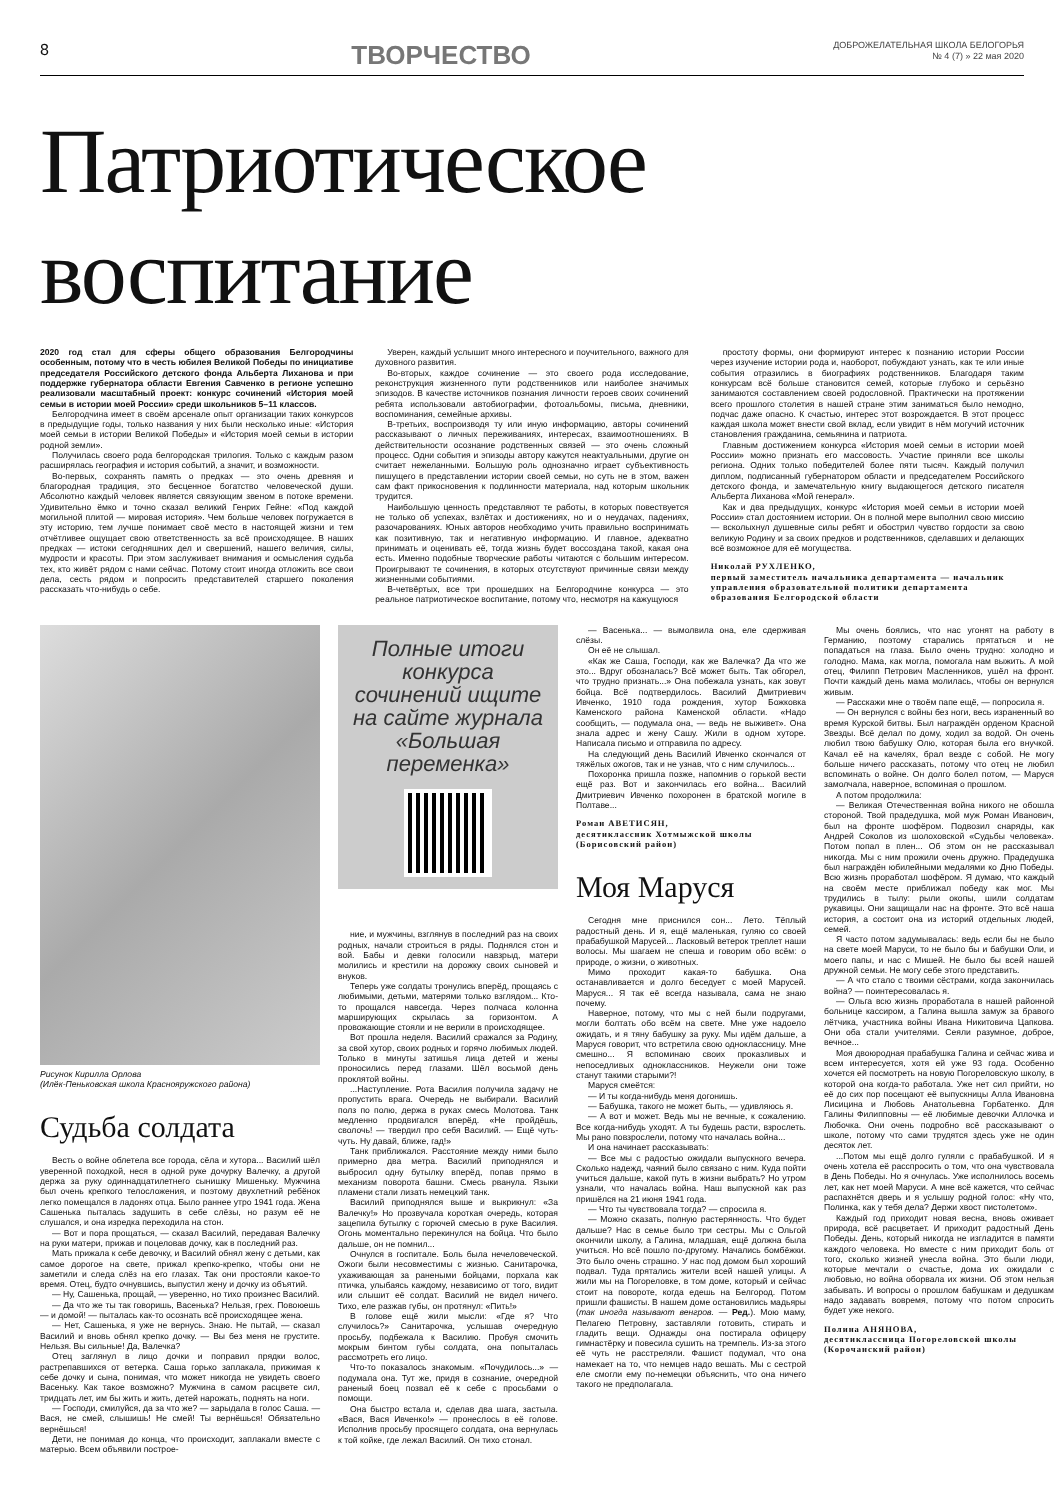8
ТВОРЧЕСТВО
ДОБРОЖЕЛАТЕЛЬНАЯ ШКОЛА БЕЛОГОРЬЯ
№ 4 (7) » 22 мая 2020
Патриотическое воспитание
2020 год стал для сферы общего образования Белгородчины особенным, потому что в честь юбилея Великой Победы по инициативе председателя Российского детского фонда Альберта Лиханова и при поддержке губернатора области Евгения Савченко в регионе успешно реализовали масштабный проект: конкурс сочинений «История моей семьи в истории моей России» среди школьников 5–11 классов.
Белгородчина имеет в своём арсенале опыт организации таких конкурсов в предыдущие годы, только названия у них были несколько иные: «История моей семьи в истории Великой Победы» и «История моей семьи в истории родной земли».
Получилась своего рода белгородская трилогия. Только с каждым разом расширялась география и история событий, а значит, и возможности.
Во-первых, сохранять память о предках — это очень древняя и благородная традиция, это бесценное богатство человеческой души. Абсолютно каждый человек является связующим звеном в потоке времени. Удивительно ёмко и точно сказал великий Генрих Гейне: «Под каждой могильной плитой — мировая история». Чем больше человек погружается в эту историю, тем лучше понимает своё место в настоящей жизни и тем отчётливее ощущает свою ответственность за всё происходящее. В наших предках — истоки сегодняшних дел и свершений, нашего величия, силы, мудрости и красоты. При этом заслуживает внимания и осмысления судьба тех, кто живёт рядом с нами сейчас. Потому стоит иногда отложить все свои дела, сесть рядом и попросить представителей старшего поколения рассказать что-нибудь о себе.
Уверен, каждый услышит много интересного и поучительного, важного для духовного развития.
Во-вторых, каждое сочинение — это своего рода исследование, реконструкция жизненного пути родственников или наиболее значимых эпизодов. В качестве источников познания личности героев своих сочинений ребята использовали автобиографии, фотоальбомы, письма, дневники, воспоминания, семейные архивы.
В-третьих, воспроизводя ту или иную информацию, авторы сочинений рассказывают о личных переживаниях, интересах, взаимоотношениях. В действительности осознание родственных связей — это очень сложный процесс. Одни события и эпизоды автору кажутся неактуальными, другие он считает нежеланными. Большую роль однозначно играет субъективность пишущего в представлении истории своей семьи, но суть не в этом, важен сам факт прикосновения к подлинности материала, над которым школьник трудится.
Наибольшую ценность представляют те работы, в которых повествуется не только об успехах, взлётах и достижениях, но и о неудачах, падениях, разочарованиях. Юных авторов необходимо учить правильно воспринимать как позитивную, так и негативную информацию. И главное, адекватно принимать и оценивать её, тогда жизнь будет воссоздана такой, какая она есть. Именно подобные творческие работы читаются с большим интересом. Проигрывают те сочинения, в которых отсутствуют причинные связи между жизненными событиями.
В-четвёртых, все три прошедших на Белгородчине конкурса — это реальное патриотическое воспитание, потому что, несмотря на кажущуюся
простоту формы, они формируют интерес к познанию истории России через изучение истории рода и, наоборот, побуждают узнать, как те или иные события отразились в биографиях родственников. Благодаря таким конкурсам всё больше становится семей, которые глубоко и серьёзно занимаются составлением своей родословной. Практически на протяжении всего прошлого столетия в нашей стране этим заниматься было немодно, подчас даже опасно. К счастью, интерес этот возрождается. В этот процесс каждая школа может внести свой вклад, если увидит в нём могучий источник становления гражданина, семьянина и патриота.
Главным достижением конкурса «История моей семьи в истории моей России» можно признать его массовость. Участие приняли все школы региона. Одних только победителей более пяти тысяч. Каждый получил диплом, подписанный губернатором области и председателем Российского детского фонда, и замечательную книгу выдающегося детского писателя Альберта Лиханова «Мой генерал».
Как и два предыдущих, конкурс «История моей семьи в истории моей России» стал достоянием истории. Он в полной мере выполнил свою миссию — всколыхнул душевные силы ребят и обострил чувство гордости за свою великую Родину и за своих предков и родственников, сделавших и делающих всё возможное для её могущества.
Николай РУХЛЕНКО,
первый заместитель начальника департамента — начальник управления образовательной политики департамента образования Белгородской области
Рисунок Кирилла Орлова
(Илёк-Пеньковская школа Краснояружского района)
Судьба солдата
Весть о войне облетела все города, сёла и хутора... Василий шёл уверенной походкой, неся в одной руке дочурку Валечку, а другой держа за руку одиннадцатилетнего сынишку Мишеньку. Мужчина был очень крепкого телосложения, и поэтому двухлетний ребёнок легко помещался в ладонях отца. Было раннее утро 1941 года. Жена Сашенька пыталась задушить в себе слёзы, но разум её не слушался, и она изредка переходила на стон.
— Вот и пора прощаться, — сказал Василий, передавая Валечку на руки матери, прижав и поцеловав дочку, как в последний раз.
Мать прижала к себе девочку, и Василий обнял жену с детьми, как самое дорогое на свете, прижал крепко-крепко, чтобы они не заметили и следа слёз на его глазах. Так они простояли какое-то время. Отец, будто очнувшись, выпустил жену и дочку из объятий.
— Ну, Сашенька, прощай, — уверенно, но тихо произнес Василий.
— Да что же ты так говоришь, Васенька? Нельзя, грех. Повоюешь — и домой! — пыталась как-то осознать всё происходящее жена.
— Нет, Сашенька, я уже не вернусь. Знаю. Не пытай, — сказал Василий и вновь обнял крепко дочку. — Вы без меня не грустите. Нельзя. Вы сильные! Да, Валечка?
Отец заглянул в лицо дочки и поправил прядки волос, растрепавшихся от ветерка. Саша горько заплакала, прижимая к себе дочку и сына, понимая, что может никогда не увидеть своего Васеньку. Как такое возможно? Мужчина в самом расцвете сил, тридцать лет, им бы жить и жить, детей нарожать, поднять на ноги.
— Господи, смилуйся, да за что же? — зарыдала в голос Саша. — Вася, не смей, слышишь! Не смей! Ты вернёшься! Обязательно вернёшься!
Дети, не понимая до конца, что происходит, заплакали вместе с матерью. Всем объявили построе-
Полные итоги конкурса сочинений ищите на сайте журнала «Большая переменка»
ние, и мужчины, взглянув в последний раз на своих родных, начали строиться в ряды. Поднялся стон и вой. Бабы и девки голосили навзрыд, матери молились и крестили на дорожку своих сыновей и внуков.
Теперь уже солдаты тронулись вперёд, прощаясь с любимыми, детьми, матерями только взглядом... Кто-то прощался навсегда. Через полчаса колонна марширующих скрылась за горизонтом. А провожающие стояли и не верили в происходящее.
Вот прошла неделя. Василий сражался за Родину, за свой хутор, своих родных и горячо любимых людей. Только в минуты затишья лица детей и жены проносились перед глазами. Шёл восьмой день проклятой войны.
...Наступление. Рота Василия получила задачу не пропустить врага. Очередь не выбирали. Василий полз по полю, держа в руках смесь Молотова. Танк медленно продвигался вперёд. «Не пройдёшь, сволочь! — твердил про себя Василий. — Ещё чуть-чуть. Ну давай, ближе, гад!»
Танк приближался. Расстояние между ними было примерно два метра. Василий приподнялся и выбросил одну бутылку вперёд, попав прямо в механизм поворота башни. Смесь рванула. Языки пламени стали лизать немецкий танк.
Василий приподнялся выше и выкрикнул: «За Валечку!» Но прозвучала короткая очередь, которая зацепила бутылку с горючей смесью в руке Василия. Огонь моментально перекинулся на бойца. Что было дальше, он не помнил...
Очнулся в госпитале. Боль была нечеловеческой. Ожоги были несовместимы с жизнью. Санитарочка, ухаживающая за ранеными бойцами, порхала как птичка, улыбаясь каждому, независимо от того, видит или слышит её солдат. Василий не видел ничего. Тихо, еле разжав губы, он протянул: «Пить!»
В голове ещё жили мысли: «Где я? Что случилось?» Санитарочка, услышав очередную просьбу, подбежала к Василию. Пробуя смочить мокрым бинтом губы солдата, она попыталась рассмотреть его лицо.
Что-то показалось знакомым. «Почудилось...» — подумала она. Тут же, придя в сознание, очередной раненый боец позвал её к себе с просьбами о помощи.
Она быстро встала и, сделав два шага, застыла. «Вася, Вася Ивченко!» — пронеслось в её голове. Исполнив просьбу просящего солдата, она вернулась к той койке, где лежал Василий. Он тихо стонал.
— Васенька... — вымолвила она, еле сдерживая слёзы.
Он её не слышал.
«Как же Саша, Господи, как же Валечка? Да что же это... Вдруг обозналась? Всё может быть. Так обгорел, что трудно признать...» Она побежала узнать, как зовут бойца. Всё подтвердилось. Василий Дмитриевич Ивченко, 1910 года рождения, хутор Божковка Каменского района Каменской области. «Надо сообщить, — подумала она, — ведь не выживет». Она знала адрес и жену Сашу. Жили в одном хуторе. Написала письмо и отправила по адресу.
На следующий день Василий Ивченко скончался от тяжёлых ожогов, так и не узнав, что с ним случилось...
Похоронка пришла позже, напомнив о горькой вести ещё раз. Вот и закончилась его война... Василий Дмитриевич Ивченко похоронен в братской могиле в Полтаве...
Роман АВЕТИСЯН,
десятиклассник Хотмыжской школы (Борисовский район)
Моя Маруся
Сегодня мне приснился сон... Лето. Тёплый радостный день. И я, ещё маленькая, гуляю со своей прабабушкой Марусей... Ласковый ветерок треплет наши волосы. Мы шагаем не спеша и говорим обо всём: о природе, о жизни, о животных.
Мимо проходит какая-то бабушка. Она останавливается и долго беседует с моей Марусей. Маруся... Я так её всегда называла, сама не знаю почему.
Наверное, потому, что мы с ней были подругами, могли болтать обо всём на свете. Мне уже надоело ожидать, и я тяну бабушку за руку. Мы идём дальше, а Маруся говорит, что встретила свою одноклассницу. Мне смешно... Я вспоминаю своих проказливых и непоседливых одноклассников. Неужели они тоже станут такими старыми?!
Маруся смеётся:
— И ты когда-нибудь меня догонишь.
— Бабушка, такого не может быть, — удивляюсь я.
— А вот и может. Ведь мы не вечные, к сожалению. Все когда-нибудь уходят. А ты будешь расти, взрослеть. Мы рано повзрослели, потому что началась война...
И она начинает рассказывать:
— Все мы с радостью ожидали выпускного вечера. Сколько надежд, чаяний было связано с ним. Куда пойти учиться дальше, какой путь в жизни выбрать? Но утром узнали, что началась война. Наш выпускной как раз пришёлся на 21 июня 1941 года.
— Что ты чувствовала тогда? — спросила я.
— Можно сказать, полную растерянность. Что будет дальше? Нас в семье было три сестры. Мы с Ольгой окончили школу, а Галина, младшая, ещё должна была учиться. Но всё пошло по-другому. Начались бомбёжки. Это было очень страшно. У нас под домом был хороший подвал. Туда прятались жители всей нашей улицы. А жили мы на Погореловке, в том доме, который и сейчас стоит на повороте, когда едешь на Белгород. Потом пришли фашисты. В нашем доме остановились мадьяры (так иногда называют венгров. — Ред.). Мою маму, Пелагею Петровну, заставляли готовить, стирать и гладить вещи. Однажды она постирала офицеру гимнастёрку и повесила сушить на тремпель. Из-за этого её чуть не расстреляли. Фашист подумал, что она намекает на то, что немцев надо вешать. Мы с сестрой еле смогли ему по-немецки объяснить, что она ничего такого не предполагала.
Мы очень боялись, что нас угонят на работу в Германию, поэтому старались прятаться и не попадаться на глаза. Было очень трудно: холодно и голодно. Мама, как могла, помогала нам выжить. А мой отец, Филипп Петрович Масленников, ушёл на фронт. Почти каждый день мама молилась, чтобы он вернулся живым.
— Расскажи мне о твоём папе ещё, — попросила я.
— Он вернулся с войны без ноги, весь израненный во время Курской битвы. Был награждён орденом Красной Звезды. Всё делал по дому, ходил за водой. Он очень любил твою бабушку Олю, которая была его внучкой. Качал её на качелях, брал везде с собой. Не могу больше ничего рассказать, потому что отец не любил вспоминать о войне. Он долго болел потом, — Маруся замолчала, наверное, вспоминая о прошлом.
А потом продолжила:
— Великая Отечественная война никого не обошла стороной. Твой прадедушка, мой муж Роман Иванович, был на фронте шофёром. Подвозил снаряды, как Андрей Соколов из шолоховской «Судьбы человека». Потом попал в плен... Об этом он не рассказывал никогда. Мы с ним прожили очень дружно. Прадедушка был награждён юбилейными медалями ко Дню Победы. Всю жизнь проработал шофёром. Я думаю, что каждый на своём месте приближал победу как мог. Мы трудились в тылу: рыли окопы, шили солдатам рукавицы. Они защищали нас на фронте. Это всё наша история, а состоит она из историй отдельных людей, семей.
Я часто потом задумывалась: ведь если бы не было на свете моей Маруси, то не было бы и бабушки Оли, и моего папы, и нас с Мишей. Не было бы всей нашей дружной семьи. Не могу себе этого представить.
— А что стало с твоими сёстрами, когда закончилась война? — поинтересовалась я.
— Ольга всю жизнь проработала в нашей районной больнице кассиром, а Галина вышла замуж за бравого лётчика, участника войны Ивана Никитовича Цапкова. Они оба стали учителями. Сеяли разумное, доброе, вечное...
Моя двоюродная прабабушка Галина и сейчас жива и всем интересуется, хотя ей уже 93 года. Особенно хочется ей посмотреть на новую Погореловскую школу, в которой она когда-то работала. Уже нет сил прийти, но её до сих пор посещают её выпускницы Алла Ивановна Лисицина и Любовь Анатольевна Горбатенко. Для Галины Филипповны — её любимые девочки Аллочка и Любочка. Они очень подробно всё рассказывают о школе, потому что сами трудятся здесь уже не один десяток лет.
...Потом мы ещё долго гуляли с прабабушкой. И я очень хотела её расспросить о том, что она чувствовала в День Победы. Но я очнулась. Уже исполнилось восемь лет, как нет моей Маруси. А мне всё кажется, что сейчас распахнётся дверь и я услышу родной голос: «Ну что, Полинка, как у тебя дела? Держи хвост пистолетом».
Каждый год приходит новая весна, вновь оживает природа, всё расцветает. И приходит радостный День Победы. День, который никогда не изгладится в памяти каждого человека. Но вместе с ним приходит боль от того, сколько жизней унесла война. Это были люди, которые мечтали о счастье, дома их ожидали с любовью, но война оборвала их жизни. Об этом нельзя забывать. И вопросы о прошлом бабушкам и дедушкам надо задавать вовремя, потому что потом спросить будет уже некого.
Полина АНЯНОВА,
десятиклассница Погореловской школы (Корочанский район)